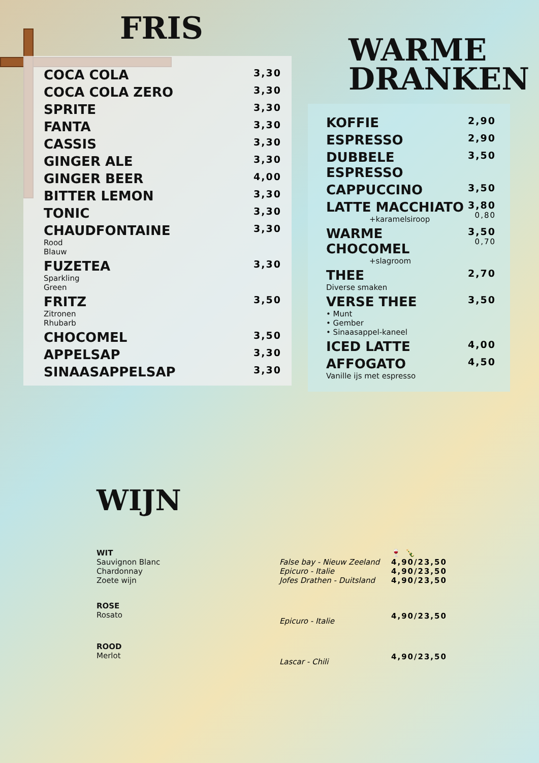FRIS
| COCA COLA | 3,30 |
| COCA COLA ZERO | 3,30 |
| SPRITE | 3,30 |
| FANTA | 3,30 |
| CASSIS | 3,30 |
| GINGER ALE | 3,30 |
| GINGER BEER | 4,00 |
| BITTER LEMON | 3,30 |
| TONIC | 3,30 |
| CHAUDFONTAINE Rood Blauw | 3,30 |
| FUZETEA Sparkling Green | 3,30 |
| FRITZ Zitronen Rhubarb | 3,50 |
| CHOCOMEL | 3,50 |
| APPELSAP | 3,30 |
| SINAASAPPELSAP | 3,30 |
WARME
DRANKEN
| KOFFIE | 2,90 |
| ESPRESSO | 2,90 |
| DUBBELE ESPRESSO | 3,50 |
| CAPPUCCINO | 3,50 |
| LATTE MACCHIATO +karamelsiroop | 3,80 0,80 |
| WARME CHOCOMEL +slagroom | 3,50 0,70 |
| THEE Diverse smaken | 2,70 |
| VERSE THEE • Munt • Gember • Sinaasappel-kaneel | 3,50 |
| ICED LATTE | 4,00 |
| AFFOGATO Vanille ijs met espresso | 4,50 |
WIJN
| WIT Sauvignon Blanc Chardonnay Zoete wijn | False bay - Nieuw Zeeland Epicuro - Italie Jofes Drathen - Duitsland | 🍷 🍾 4,90/23,50 4,90/23,50 4,90/23,50 |
| ROSE Rosato | Epicuro - Italie | 4,90/23,50 |
| ROOD Merlot | Lascar - Chili | 4,90/23,50 |